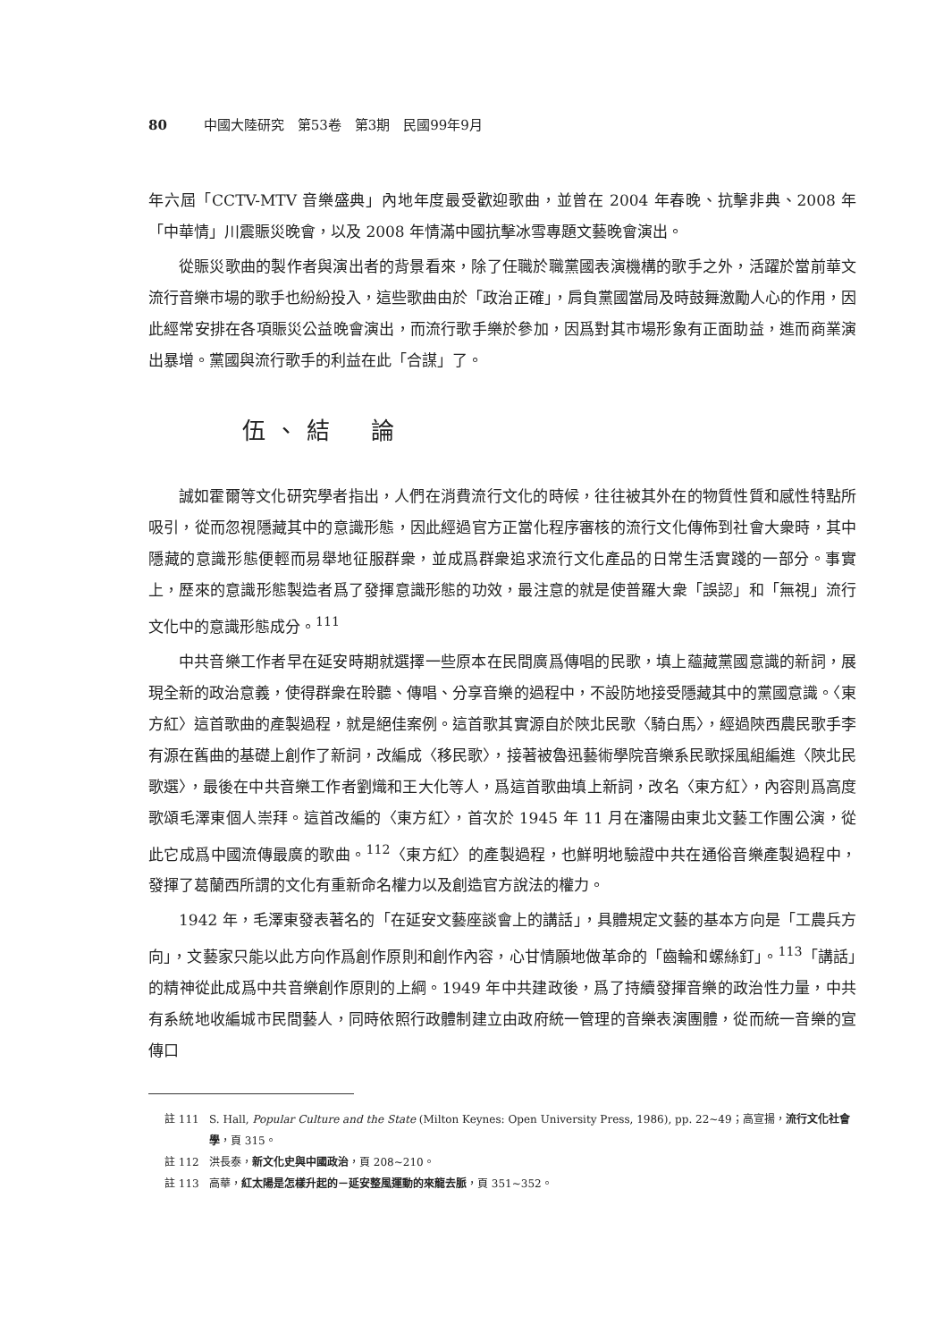80 中國大陸研究　第53卷　第3期　民國99年9月
年六屆「CCTV-MTV 音樂盛典」內地年度最受歡迎歌曲，並曾在 2004 年春晚、抗擊非典、2008 年「中華情」川震賑災晚會，以及 2008 年情滿中國抗擊冰雪專題文藝晚會演出。
從賑災歌曲的製作者與演出者的背景看來，除了任職於職黨國表演機構的歌手之外，活躍於當前華文流行音樂市場的歌手也紛紛投入，這些歌曲由於「政治正確」，肩負黨國當局及時鼓舞激勵人心的作用，因此經常安排在各項賑災公益晚會演出，而流行歌手樂於參加，因爲對其市場形象有正面助益，進而商業演出暴增。黨國與流行歌手的利益在此「合謀」了。
伍、結　論
誠如霍爾等文化研究學者指出，人們在消費流行文化的時候，往往被其外在的物質性質和感性特點所吸引，從而忽視隱藏其中的意識形態，因此經過官方正當化程序審核的流行文化傳佈到社會大衆時，其中隱藏的意識形態便輕而易舉地征服群衆，並成爲群衆追求流行文化產品的日常生活實踐的一部分。事實上，歷來的意識形態製造者爲了發揮意識形態的功效，最注意的就是使普羅大衆「誤認」和「無視」流行文化中的意識形態成分。<sup>111</sup>
中共音樂工作者早在延安時期就選擇一些原本在民間廣爲傳唱的民歌，填上蘊藏黨國意識的新詞，展現全新的政治意義，使得群衆在聆聽、傳唱、分享音樂的過程中，不設防地接受隱藏其中的黨國意識。〈東方紅〉這首歌曲的產製過程，就是絕佳案例。這首歌其實源自於陝北民歌〈騎白馬〉，經過陝西農民歌手李有源在舊曲的基礎上創作了新詞，改編成〈移民歌〉，接著被魯迅藝術學院音樂系民歌採風組編進〈陝北民歌選〉，最後在中共音樂工作者劉熾和王大化等人，爲這首歌曲填上新詞，改名〈東方紅〉，內容則爲高度歌頌毛澤東個人崇拜。這首改編的〈東方紅〉，首次於 1945 年 11 月在瀋陽由東北文藝工作團公演，從此它成爲中國流傳最廣的歌曲。<sup>112</sup>〈東方紅〉的產製過程，也鮮明地驗證中共在通俗音樂產製過程中，發揮了葛蘭西所謂的文化有重新命名權力以及創造官方說法的權力。
1942 年，毛澤東發表著名的「在延安文藝座談會上的講話」，具體規定文藝的基本方向是「工農兵方向」，文藝家只能以此方向作爲創作原則和創作內容，心甘情願地做革命的「齒輪和螺絲釘」。<sup>113</sup>「講話」的精神從此成爲中共音樂創作原則的上綱。1949 年中共建政後，爲了持續發揮音樂的政治性力量，中共有系統地收編城市民間藝人，同時依照行政體制建立由政府統一管理的音樂表演團體，從而統一音樂的宣傳口
註 111 S. Hall, Popular Culture and the State (Milton Keynes: Open University Press, 1986), pp. 22~49；高宣揚，流行文化社會學，頁 315。
註 112 洪長泰，新文化史與中國政治，頁 208~210。
註 113 高華，紅太陽是怎樣升起的－延安整風運動的來龍去脈，頁 351~352。